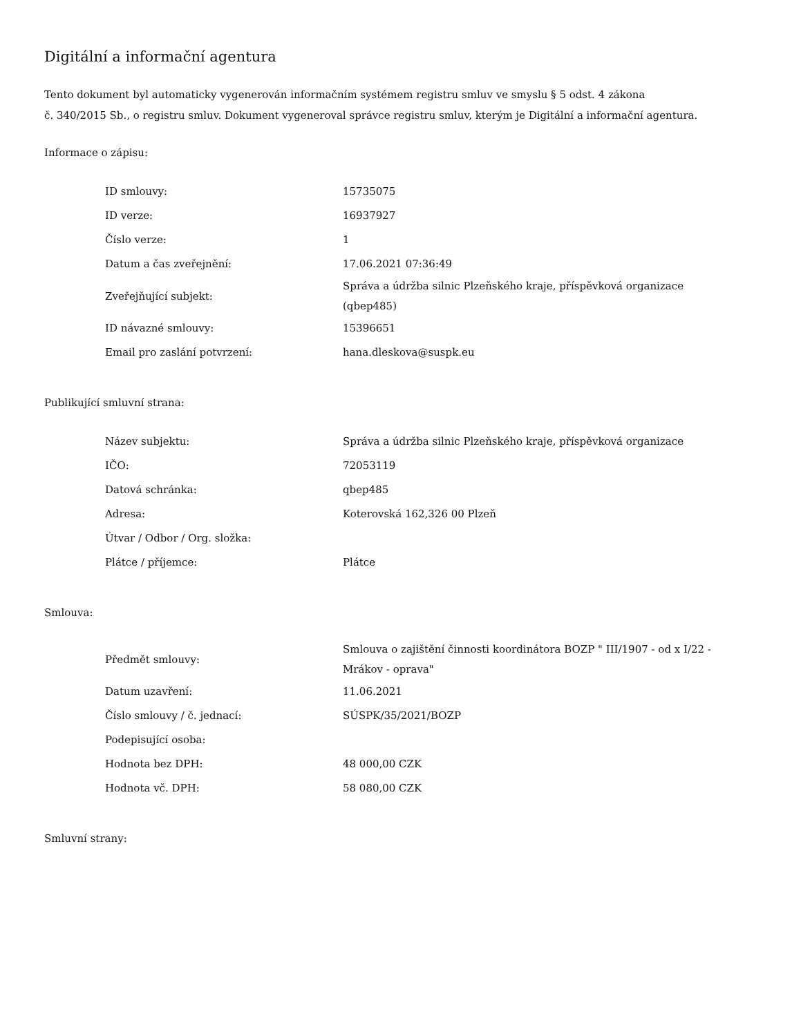Digitální a informační agentura
Tento dokument byl automaticky vygenerován informačním systémem registru smluv ve smyslu § 5 odst. 4 zákona
č. 340/2015 Sb., o registru smluv. Dokument vygeneroval správce registru smluv, kterým je Digitální a informační agentura.
Informace o zápisu:
| ID smlouvy: | 15735075 |
| ID verze: | 16937927 |
| Číslo verze: | 1 |
| Datum a čas zveřejnění: | 17.06.2021 07:36:49 |
| Zveřejňující subjekt: | Správa a údržba silnic Plzeňského kraje, příspěvková organizace (qbep485) |
| ID návazné smlouvy: | 15396651 |
| Email pro zaslání potvrzení: | hana.dleskova@suspk.eu |
Publikující smluvní strana:
| Název subjektu: | Správa a údržba silnic Plzeňského kraje, příspěvková organizace |
| IČO: | 72053119 |
| Datová schránka: | qbep485 |
| Adresa: | Koterovská 162,326 00 Plzeň |
| Útvar / Odbor / Org. složka: | |
| Plátce / příjemce: | Plátce |
Smlouva:
| Předmět smlouvy: | Smlouva o zajištění činnosti koordinátora BOZP " III/1907 - od x I/22 - Mrákov - oprava" |
| Datum uzavření: | 11.06.2021 |
| Číslo smlouvy / č. jednací: | SÚSPK/35/2021/BOZP |
| Podepisující osoba: | |
| Hodnota bez DPH: | 48 000,00 CZK |
| Hodnota vč. DPH: | 58 080,00 CZK |
Smluvní strany: